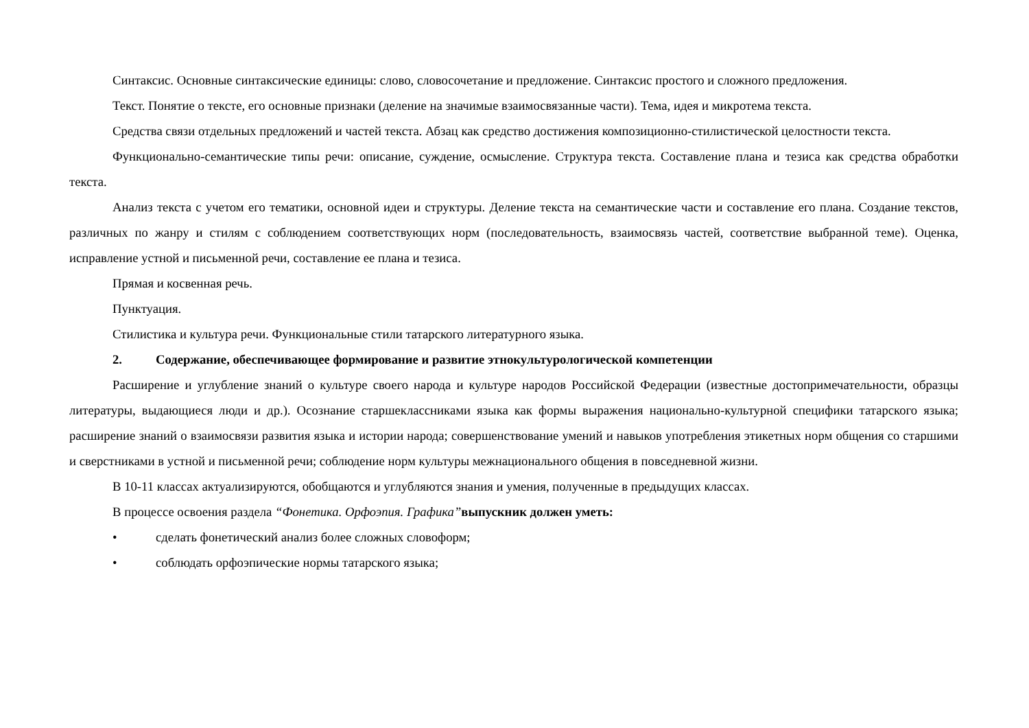Синтаксис. Основные синтаксические единицы: слово, словосочетание и предложение. Синтаксис простого и сложного предложения.
Текст. Понятие о тексте, его основные признаки (деление на значимые взаимосвязанные части). Тема, идея и микротема текста.
Средства связи отдельных предложений и частей текста. Абзац как средство достижения композиционно-стилистической целостности текста.
Функционально-семантические типы речи: описание, суждение, осмысление. Структура текста. Составление плана и тезиса как средства обработки текста.
Анализ текста с учетом его тематики, основной идеи и структуры. Деление текста на семантические части и составление его плана. Создание текстов, различных по жанру и стилям с соблюдением соответствующих норм (последовательность, взаимосвязь частей, соответствие выбранной теме). Оценка, исправление устной и письменной речи, составление ее плана и тезиса.
Прямая и косвенная речь.
Пунктуация.
Стилистика и культура речи. Функциональные стили татарского литературного языка.
2. Содержание, обеспечивающее формирование и развитие этнокультурологической компетенции
Расширение и углубление знаний о культуре своего народа и культуре народов Российской Федерации (известные достопримечательности, образцы литературы, выдающиеся люди и др.). Осознание старшеклассниками языка как формы выражения национально-культурной специфики татарского языка; расширение знаний о взаимосвязи развития языка и истории народа; совершенствование умений и навыков употребления этикетных норм общения со старшими и сверстниками в устной и письменной речи; соблюдение норм культуры межнационального общения в повседневной жизни.
В 10-11 классах актуализируются, обобщаются и углубляются знания и умения, полученные в предыдущих классах.
В процессе освоения раздела “Фонетика. Орфоэпия. Графика”выпускник должен уметь:
• сделать фонетический анализ более сложных словоформ;
• соблюдать орфоэпические нормы татарского языка;